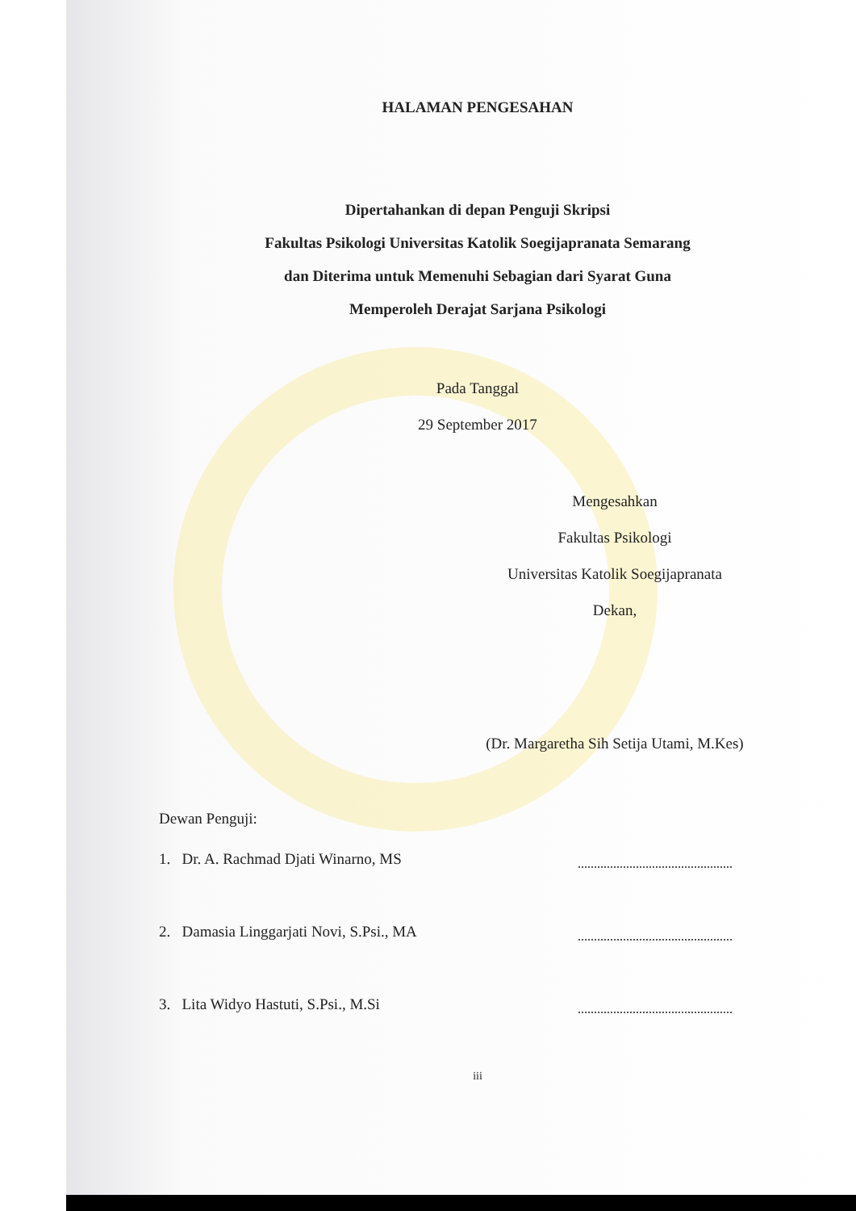HALAMAN PENGESAHAN
Dipertahankan di depan Penguji Skripsi
Fakultas Psikologi Universitas Katolik Soegijapranata Semarang
dan Diterima untuk Memenuhi Sebagian dari Syarat Guna
Memperoleh Derajat Sarjana Psikologi
Pada Tanggal
29 September 2017
Mengesahkan
Fakultas Psikologi
Universitas Katolik Soegijapranata
Dekan,
(Dr. Margaretha Sih Setija Utami, M.Kes)
Dewan Penguji:
1. Dr. A. Rachmad Djati Winarno, MS
2. Damasia Linggarjati Novi, S.Psi., MA
3. Lita Widyo Hastuti, S.Psi., M.Si
iii